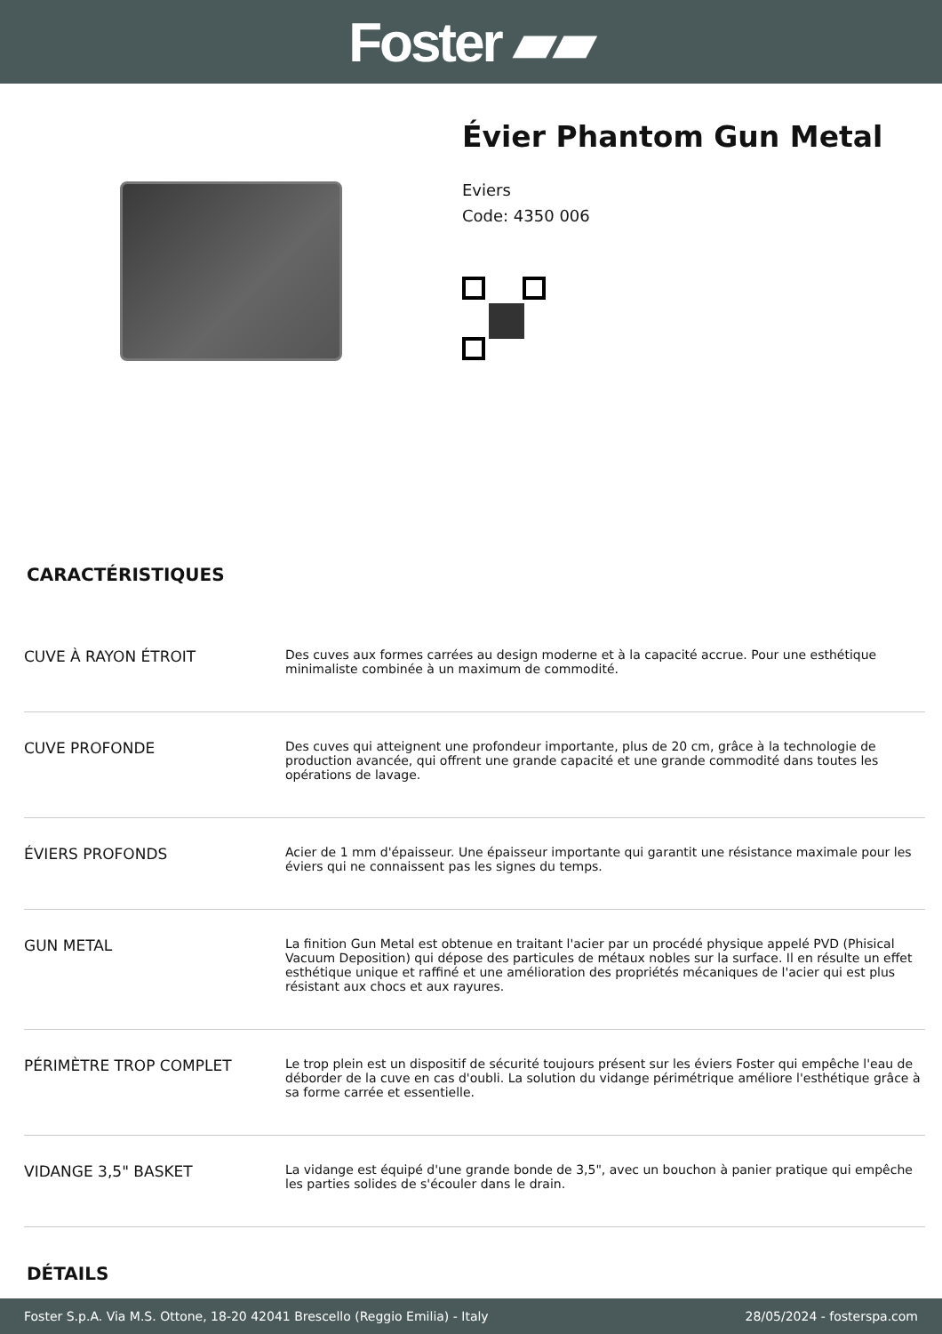Foster ▰▰
Évier Phantom Gun Metal
Eviers
Code: 4350 006
CARACTÉRISTIQUES
| CUVE À RAYON ÉTROIT | Des cuves aux formes carrées au design moderne et à la capacité accrue. Pour une esthétique minimaliste combinée à un maximum de commodité. |
| CUVE PROFONDE | Des cuves qui atteignent une profondeur importante, plus de 20 cm, grâce à la technologie de production avancée, qui offrent une grande capacité et une grande commodité dans toutes les opérations de lavage. |
| ÉVIERS PROFONDS | Acier de 1 mm d'épaisseur. Une épaisseur importante qui garantit une résistance maximale pour les éviers qui ne connaissent pas les signes du temps. |
| GUN METAL | La finition Gun Metal est obtenue en traitant l'acier par un procédé physique appelé PVD (Phisical Vacuum Deposition) qui dépose des particules de métaux nobles sur la surface. Il en résulte un effet esthétique unique et raffiné et une amélioration des propriétés mécaniques de l'acier qui est plus résistant aux chocs et aux rayures. |
| PÉRIMÈTRE TROP COMPLET | Le trop plein est un dispositif de sécurité toujours présent sur les éviers Foster qui empêche l'eau de déborder de la cuve en cas d'oubli. La solution du vidange périmétrique améliore l'esthétique grâce à sa forme carrée et essentielle. |
| VIDANGE 3,5" BASKET | La vidange est équipé d'une grande bonde de 3,5", avec un bouchon à panier pratique qui empêche les parties solides de s'écouler dans le drain. |
DÉTAILS
Foster S.p.A. Via M.S. Ottone, 18-20 42041 Brescello (Reggio Emilia) - Italy 28/05/2024 - fosterspa.com